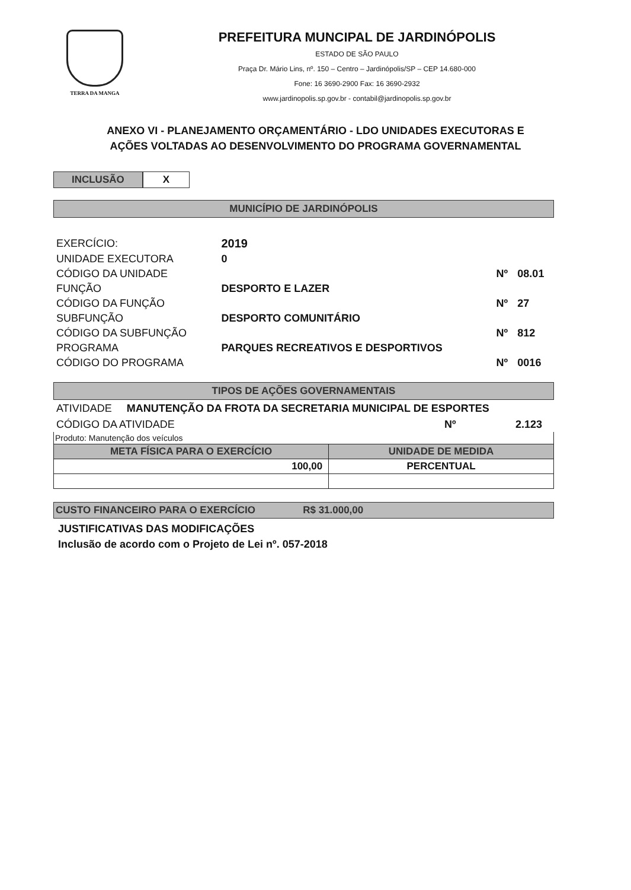TERRA DA MANGA
PREFEITURA MUNCIPAL DE JARDINÓPOLIS
ESTADO DE SÃO PAULO
Praça Dr. Mário Lins, nº. 150 – Centro – Jardinópolis/SP – CEP 14.680-000
Fone: 16 3690-2900 Fax: 16 3690-2932
www.jardinopolis.sp.gov.br - contabil@jardinopolis.sp.gov.br
ANEXO VI - PLANEJAMENTO ORÇAMENTÁRIO - LDO UNIDADES EXECUTORAS E
AÇÕES VOLTADAS AO DESENVOLVIMENTO DO PROGRAMA GOVERNAMENTAL
INCLUSÃO X
MUNICÍPIO DE JARDINÓPOLIS
| EXERCÍCIO: | 2019 | | |
| UNIDADE EXECUTORA | 0 | | |
| CÓDIGO DA UNIDADE | | Nº | 08.01 |
| FUNÇÃO | DESPORTO E LAZER | | |
| CÓDIGO DA FUNÇÃO | | Nº | 27 |
| SUBFUNÇÃO | DESPORTO COMUNITÁRIO | | |
| CÓDIGO DA SUBFUNÇÃO | | Nº | 812 |
| PROGRAMA | PARQUES RECREATIVOS E DESPORTIVOS | | |
| CÓDIGO DO PROGRAMA | | Nº | 0016 |
TIPOS DE AÇÕES GOVERNAMENTAIS
ATIVIDADE MANUTENÇÃO DA FROTA DA SECRETARIA MUNICIPAL DE ESPORTES
CÓDIGO DA ATIVIDADE Nº 2.123
Produto: Manutenção dos veículos
| META FÍSICA PARA O EXERCÍCIO | UNIDADE DE MEDIDA |
| --- | --- |
| 100,00 | PERCENTUAL |
CUSTO FINANCEIRO PARA O EXERCÍCIO R$ 31.000,00
JUSTIFICATIVAS DAS MODIFICAÇÕES
Inclusão de acordo com o Projeto de Lei nº. 057-2018